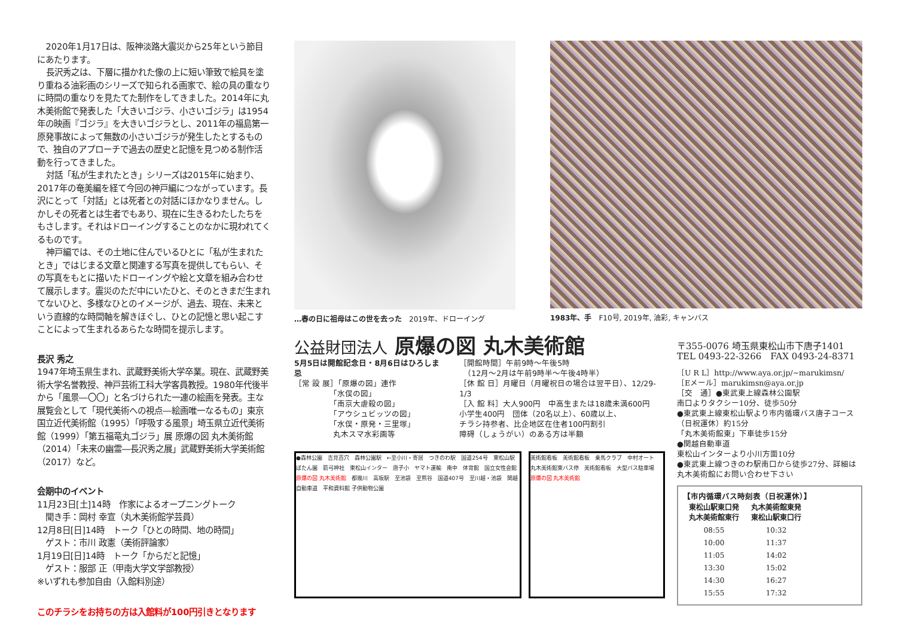2020年1月17日は、阪神淡路大震災から25年という節目にあたります。
長沢秀之は、下層に描かれた像の上に短い筆致で絵具を塗り重ねる油彩画のシリーズで知られる画家で、絵の具の重なりに時間の重なりを見たてた制作をしてきました。2014年に丸木美術館で発表した「大きいゴジラ、小さいゴジラ」は1954年の映画『ゴジラ』を大きいゴジラとし、2011年の福島第一原発事故によって無数の小さいゴジラが発生したとするもので、独自のアプローチで過去の歴史と記憶を見つめる制作活動を行ってきました。
対話「私が生まれたとき」シリーズは2015年に始まり、2017年の奄美編を経て今回の神戸編につながっています。長沢にとって「対話」とは死者との対話にほかなりません。しかしその死者とは生者でもあり、現在に生きるわたしたちをもさします。それはドローイングすることのなかに現われてくるものです。
神戸編では、その土地に住んでいるひとに「私が生まれたとき」ではじまる文章と関連する写真を提供してもらい、その写真をもとに描いたドローイングや絵と文章を組み合わせて展示します。震災のただ中にいたひと、そのときまだ生まれてないひと、多様なひとのイメージが、過去、現在、未来という直線的な時間軸を解きほぐし、ひとの記憶と思い起こすことによって生まれるあらたな時間を提示します。
長沢 秀之
1947年埼玉県生まれ、武蔵野美術大学卒業。現在、武蔵野美術大学名誉教授、神戸芸術工科大学客員教授。1980年代後半から「風景―〇〇」と名づけられた一連の絵画を発表。主な展覧会として「現代美術への視点―絵画唯一なるもの」東京国立近代美術館（1995）「呼吸する風景」埼玉県立近代美術館（1999）「第五福竜丸ゴジラ」展 原爆の図 丸木美術館（2014）「未来の幽霊―長沢秀之展」武蔵野美術大学美術館（2017）など。
会期中のイベント
11月23日[土]14時　作家によるオープニングトーク
　聞き手：岡村 幸宣（丸木美術館学芸員）
12月8日[日]14時　トーク「ひとの時間、地の時間」
　ゲスト：市川 政憲（美術評論家）
1月19日[日]14時　トーク「からだと記憶」
　ゲスト：服部 正（甲南大学文学部教授）
※いずれも参加自由（入館料別途）
このチラシをお持ちの方は入館料が100円引きとなります
…春の日に祖母はこの世を去った　2019年、ドローイング
1983年、手　F10号, 2019年, 油彩, キャンバス
公益財団法人 原爆の図 丸木美術館
5月5日は開館記念日・8月6日はひろしま忌
［常 設 展］「原爆の図」連作
　　　　　「水俣の図」
　　　　　「南京大虐殺の図」
　　　　　「アウシュビッツの図」
　　　　　「水俣・原発・三里塚」
　　　　　丸木スマ水彩画等
［開館時間］午前9時～午後5時
　（12月～2月は午前9時半～午後4時半）
［休 館 日］月曜日（月曜祝日の場合は翌平日）、12/29-1/3
［入 館 料］大人900円　中高生または18歳未満600円
小学生400円　団体（20名以上）、60歳以上、
チラシ持参者、比企地区在住者100円割引
障碍（しょうがい）のある方は半額
●森林公園　吉見百穴　森林公園駅　←至小川・寄居　つきのわ駅　国道254号　東松山駅　ぼたん園　箭弓神社　東松山インター　唐子小　ヤマト運輸　南中　体育館　国立女性会館　原爆の図 丸木美術館　都幾川　高坂駅　至池袋　至熊谷　国道407号　至川越・池袋　関越自動車道　平和資料館 子供動物公園
美術館看板　美術館看板　乗馬クラブ　中村オート　丸木美術館東バス停　美術館看板　大型バス駐車場　原爆の図 丸木美術館
〒355-0076 埼玉県東松山市下唐子1401
TEL 0493-22-3266　FAX 0493-24-8371
［U R L］http://www.aya.or.jp/~marukimsn/
［Eメール］marukimsn@aya.or.jp
［交　通］●東武東上線森林公園駅
南口よりタクシー10分、徒歩50分
●東武東上線東松山駅より市内循環バス唐子コース（日祝運休）約15分
「丸木美術館東」下車徒歩15分
●関越自動車道
東松山インターより小川方面10分
●東武東上線つきのわ駅南口から徒歩27分、詳細は丸木美術館にお問い合わせ下さい
【市内循環バス時刻表（日祝運休）】
| 東松山駅東口発 丸木美術館東行 | 丸木美術館東発 東松山駅東口行 |
| --- | --- |
| 08:55 | 10:32 |
| 10:00 | 11:37 |
| 11:05 | 14:02 |
| 13:30 | 15:02 |
| 14:30 | 16:27 |
| 15:55 | 17:32 |